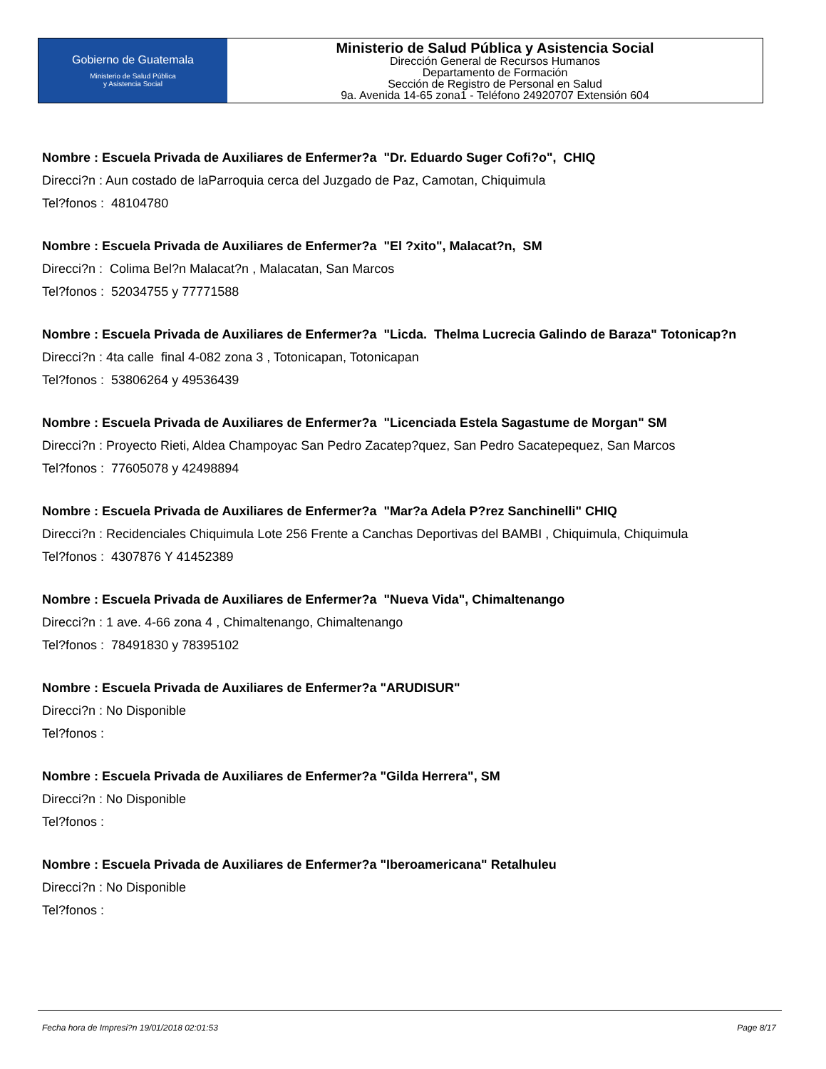Gobierno de Guatemala
Ministerio de Salud Pública
y Asistencia Social
Ministerio de Salud Pública y Asistencia Social
Dirección General de Recursos Humanos
Departamento de Formación
Sección de Registro de Personal en Salud
9a. Avenida 14-65 zona1 - Teléfono 24920707 Extensión 604
Nombre : Escuela Privada de Auxiliares de Enfermer?a "Dr. Eduardo Suger Cofi?o", CHIQ
Direcci?n : Aun costado de laParroquia cerca del Juzgado de Paz, Camotan, Chiquimula
Tel?fonos : 48104780
Nombre : Escuela Privada de Auxiliares de Enfermer?a "El ?xito", Malacat?n, SM
Direcci?n : Colima Bel?n Malacat?n , Malacatan, San Marcos
Tel?fonos : 52034755 y 77771588
Nombre : Escuela Privada de Auxiliares de Enfermer?a "Licda. Thelma Lucrecia Galindo de Baraza" Totonicap?n
Direcci?n : 4ta calle final 4-082 zona 3 , Totonicapan, Totonicapan
Tel?fonos : 53806264 y 49536439
Nombre : Escuela Privada de Auxiliares de Enfermer?a "Licenciada Estela Sagastume de Morgan" SM
Direcci?n : Proyecto Rieti, Aldea Champoyac San Pedro Zacatep?quez, San Pedro Sacatepequez, San Marcos
Tel?fonos : 77605078 y 42498894
Nombre : Escuela Privada de Auxiliares de Enfermer?a "Mar?a Adela P?rez Sanchinelli" CHIQ
Direcci?n : Recidenciales Chiquimula Lote 256 Frente a Canchas Deportivas del BAMBI , Chiquimula, Chiquimula
Tel?fonos : 4307876 Y 41452389
Nombre : Escuela Privada de Auxiliares de Enfermer?a "Nueva Vida", Chimaltenango
Direcci?n : 1 ave. 4-66 zona 4 , Chimaltenango, Chimaltenango
Tel?fonos : 78491830 y 78395102
Nombre : Escuela Privada de Auxiliares de Enfermer?a "ARUDISUR"
Direcci?n : No Disponible
Tel?fonos :
Nombre : Escuela Privada de Auxiliares de Enfermer?a "Gilda Herrera", SM
Direcci?n : No Disponible
Tel?fonos :
Nombre : Escuela Privada de Auxiliares de Enfermer?a "Iberoamericana" Retalhuleu
Direcci?n : No Disponible
Tel?fonos :
Fecha hora de Impresi?n 19/01/2018 02:01:53 Page 8/17